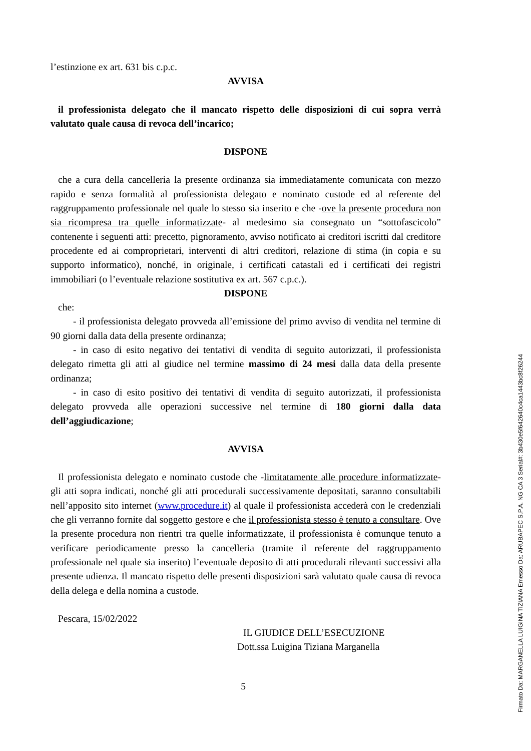l’estinzione ex art. 631 bis c.p.c.
AVVISA
il professionista delegato che il mancato rispetto delle disposizioni di cui sopra verrà valutato quale causa di revoca dell’incarico;
DISPONE
che a cura della cancelleria la presente ordinanza sia immediatamente comunicata con mezzo rapido e senza formalità al professionista delegato e nominato custode ed al referente del raggruppamento professionale nel quale lo stesso sia inserito e che -ove la presente procedura non sia ricompresa tra quelle informatizzate- al medesimo sia consegnato un “sottofascicolo” contenente i seguenti atti: precetto, pignoramento, avviso notificato ai creditori iscritti dal creditore procedente ed ai comproprietari, interventi di altri creditori, relazione di stima (in copia e su supporto informatico), nonché, in originale, i certificati catastali ed i certificati dei registri immobiliari (o l’eventuale relazione sostitutiva ex art. 567 c.p.c.).
DISPONE
che:
- il professionista delegato provveda all’emissione del primo avviso di vendita nel termine di 90 giorni dalla data della presente ordinanza;
- in caso di esito negativo dei tentativi di vendita di seguito autorizzati, il professionista delegato rimetta gli atti al giudice nel termine massimo di 24 mesi dalla data della presente ordinanza;
- in caso di esito positivo dei tentativi di vendita di seguito autorizzati, il professionista delegato provveda alle operazioni successive nel termine di 180 giorni dalla data dell’aggiudicazione;
AVVISA
Il professionista delegato e nominato custode che -limitatamente alle procedure informatizzate- gli atti sopra indicati, nonché gli atti procedurali successivamente depositati, saranno consultabili nell’apposito sito internet (www.procedure.it) al quale il professionista accederà con le credenziali che gli verranno fornite dal soggetto gestore e che il professionista stesso è tenuto a consultare. Ove la presente procedura non rientri tra quelle informatizzate, il professionista è comunque tenuto a verificare periodicamente presso la cancelleria (tramite il referente del raggruppamento professionale nel quale sia inserito) l’eventuale deposito di atti procedurali rilevanti successivi alla presente udienza. Il mancato rispetto delle presenti disposizioni sarà valutato quale causa di revoca della delega e della nomina a custode.
Pescara, 15/02/2022
IL GIUDICE DELL’ESECUZIONE
Dott.ssa Luigina Tiziana Marganella
5
Firmato Da: MARGANELLA LUIGINA TIZIANA Emesso Da: ARUBAPEC S.P.A. NG CA 3 Serial#: 3b430e5f642640c4ca1443bc8f26244